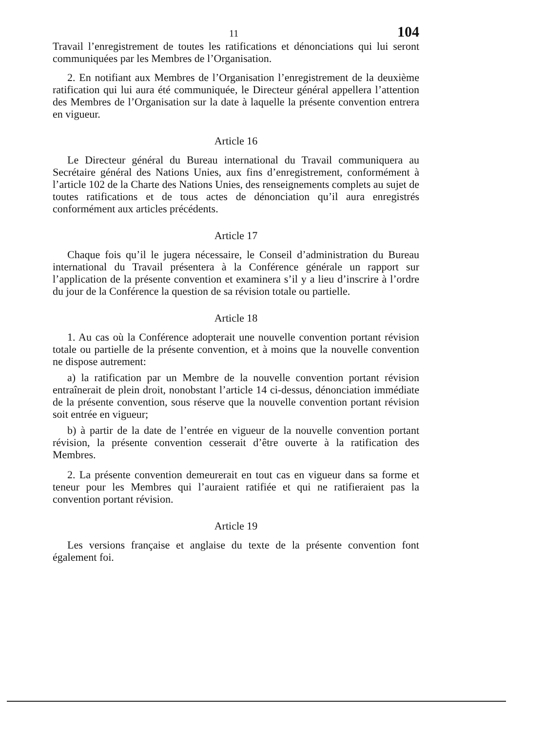11 104
Travail l’enregistrement de toutes les ratifications et dénonciations qui lui seront communiquées par les Membres de l’Organisation.
2. En notifiant aux Membres de l’Organisation l’enregistrement de la deuxième ratification qui lui aura été communiquée, le Directeur général appellera l’attention des Membres de l’Organisation sur la date à laquelle la présente convention entrera en vigueur.
Article 16
Le Directeur général du Bureau international du Travail communiquera au Secrétaire général des Nations Unies, aux fins d’enregistrement, conformément à l’article 102 de la Charte des Nations Unies, des renseignements complets au sujet de toutes ratifications et de tous actes de dénonciation qu’il aura enregistrés conformément aux articles précédents.
Article 17
Chaque fois qu’il le jugera nécessaire, le Conseil d’administration du Bureau international du Travail présentera à la Conférence générale un rapport sur l’application de la présente convention et examinera s’il y a lieu d’inscrire à l’ordre du jour de la Conférence la question de sa révision totale ou partielle.
Article 18
1. Au cas où la Conférence adopterait une nouvelle convention portant révision totale ou partielle de la présente convention, et à moins que la nouvelle convention ne dispose autrement:
a) la ratification par un Membre de la nouvelle convention portant révision entraînerait de plein droit, nonobstant l’article 14 ci-dessus, dénonciation immédiate de la présente convention, sous réserve que la nouvelle convention portant révision soit entrée en vigueur;
b) à partir de la date de l’entrée en vigueur de la nouvelle convention portant révision, la présente convention cesserait d’être ouverte à la ratification des Membres.
2. La présente convention demeurerait en tout cas en vigueur dans sa forme et teneur pour les Membres qui l’auraient ratifiée et qui ne ratifieraient pas la convention portant révision.
Article 19
Les versions française et anglaise du texte de la présente convention font également foi.